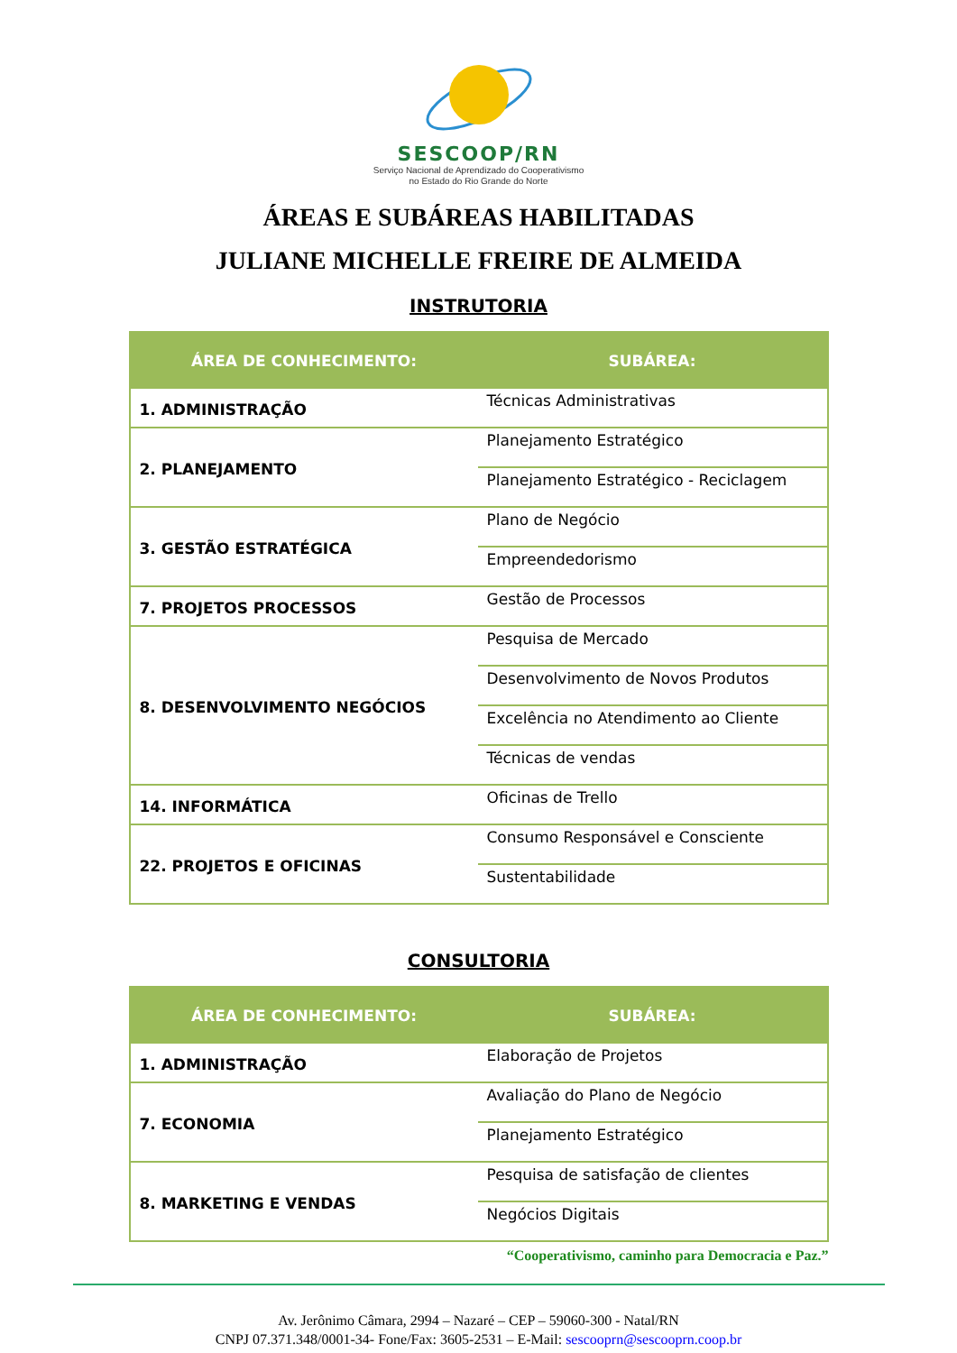SESCOOP/RN
Serviço Nacional de Aprendizado do Cooperativismo
no Estado do Rio Grande do Norte
ÁREAS E SUBÁREAS HABILITADAS
JULIANE MICHELLE FREIRE DE ALMEIDA
INSTRUTORIA
| ÁREA DE CONHECIMENTO: | SUBÁREA: |
| --- | --- |
| 1. ADMINISTRAÇÃO | Técnicas Administrativas |
| 2. PLANEJAMENTO | Planejamento Estratégico |
| | Planejamento Estratégico - Reciclagem |
| 3. GESTÃO ESTRATÉGICA | Plano de Negócio |
| | Empreendedorismo |
| 7. PROJETOS PROCESSOS | Gestão de Processos |
| 8. DESENVOLVIMENTO NEGÓCIOS | Pesquisa de Mercado |
| | Desenvolvimento de Novos Produtos |
| | Excelência no Atendimento ao Cliente |
| | Técnicas de vendas |
| 14. INFORMÁTICA | Oficinas de Trello |
| 22. PROJETOS E OFICINAS | Consumo Responsável e Consciente |
| | Sustentabilidade |
CONSULTORIA
| ÁREA DE CONHECIMENTO: | SUBÁREA: |
| --- | --- |
| 1. ADMINISTRAÇÃO | Elaboração de Projetos |
| 7. ECONOMIA | Avaliação do Plano de Negócio |
| | Planejamento Estratégico |
| 8. MARKETING E VENDAS | Pesquisa de satisfação de clientes |
| | Negócios Digitais |
“Cooperativismo, caminho para Democracia e Paz.”
Av. Jerônimo Câmara, 2994 – Nazaré – CEP – 59060-300 - Natal/RN
CNPJ 07.371.348/0001-34- Fone/Fax: 3605-2531 – E-Mail: sescooprn@sescooprn.coop.br